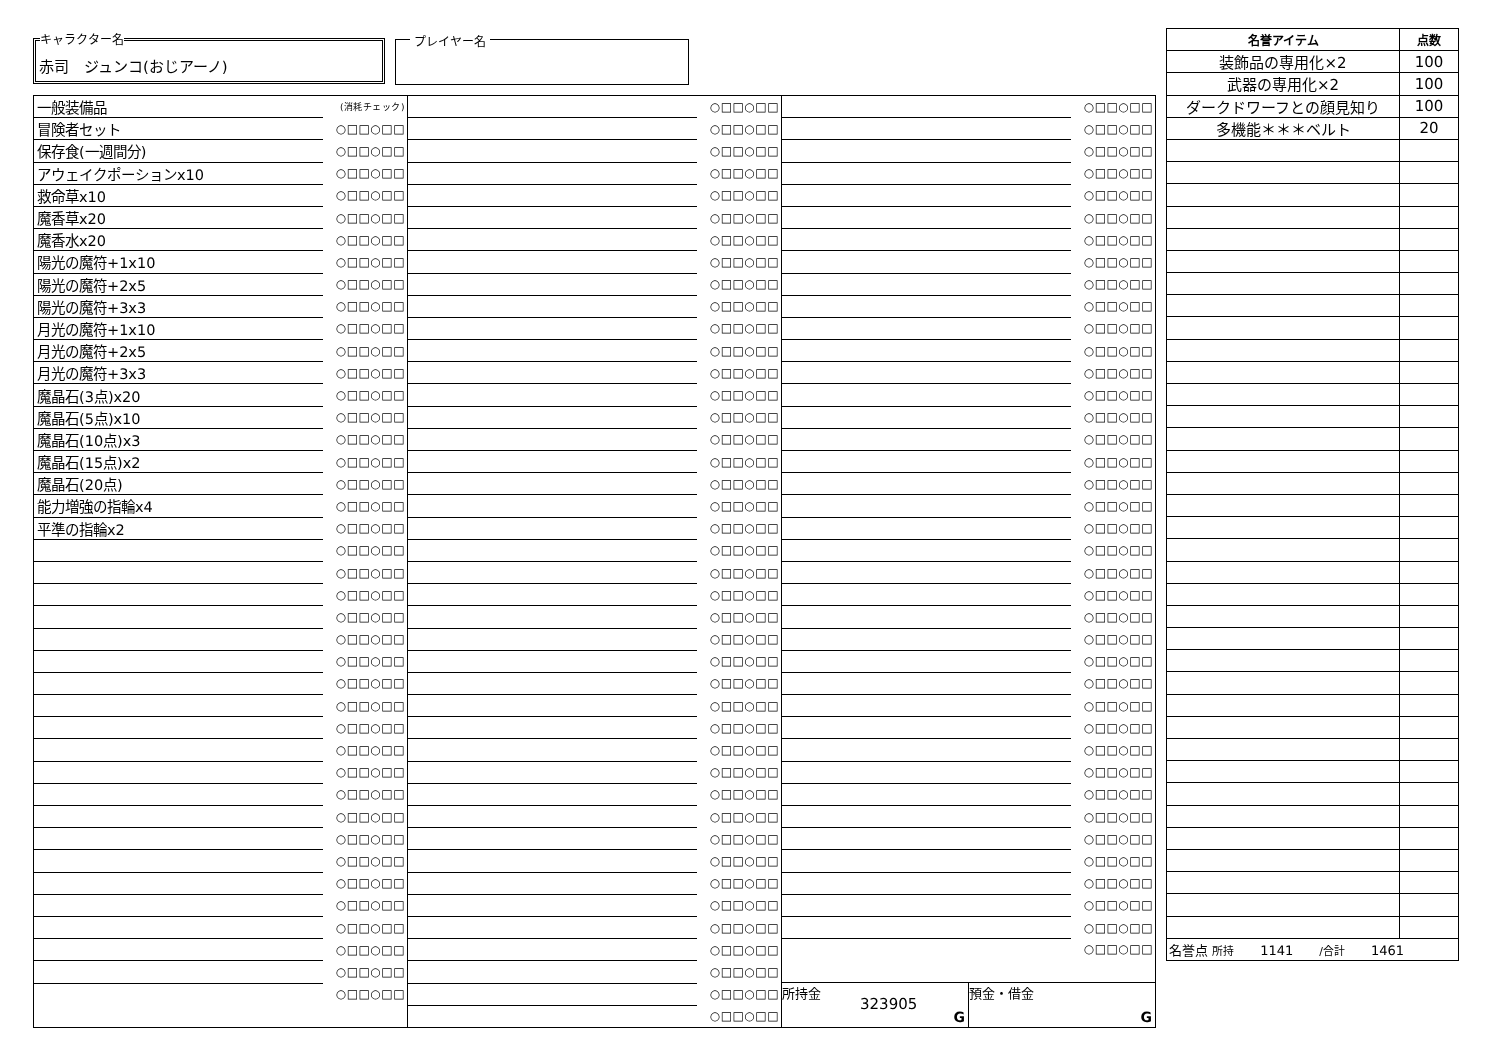キャラクター名
赤司　ジュンコ(おじアーノ)
プレイヤー名
| 一般装備品 | (消耗チェック) |
| 冒険者セット | ○□□○□□ |
| 保存食(一週間分) | ○□□○□□ |
| アウェイクポーションx10 | ○□□○□□ |
| 救命草x10 | ○□□○□□ |
| 魔香草x20 | ○□□○□□ |
| 魔香水x20 | ○□□○□□ |
| 陽光の魔符+1x10 | ○□□○□□ |
| 陽光の魔符+2x5 | ○□□○□□ |
| 陽光の魔符+3x3 | ○□□○□□ |
| 月光の魔符+1x10 | ○□□○□□ |
| 月光の魔符+2x5 | ○□□○□□ |
| 月光の魔符+3x3 | ○□□○□□ |
| 魔晶石(3点)x20 | ○□□○□□ |
| 魔晶石(5点)x10 | ○□□○□□ |
| 魔晶石(10点)x3 | ○□□○□□ |
| 魔晶石(15点)x2 | ○□□○□□ |
| 魔晶石(20点) | ○□□○□□ |
| 能力増強の指輪x4 | ○□□○□□ |
| 平準の指輪x2 | ○□□○□□ |
| | ○□□○□□ |
| | ○□□○□□ |
| | ○□□○□□ |
| | ○□□○□□ |
| | ○□□○□□ |
| | ○□□○□□ |
| | ○□□○□□ |
| | ○□□○□□ |
| | ○□□○□□ |
| | ○□□○□□ |
| | ○□□○□□ |
| | ○□□○□□ |
| | ○□□○□□ |
| | ○□□○□□ |
| | ○□□○□□ |
| | ○□□○□□ |
| | ○□□○□□ |
| | ○□□○□□ |
| | ○□□○□□ |
| | ○□□○□□ |
| | ○□□○□□ |
| | ○□□○□□ |
| | ○□□○□□ |
| | ○□□○□□ |
| | ○□□○□□ |
| | ○□□○□□ |
| | ○□□○□□ |
| | ○□□○□□ |
| | ○□□○□□ |
| | ○□□○□□ |
| | ○□□○□□ |
| | ○□□○□□ |
| | ○□□○□□ |
| | ○□□○□□ |
| | ○□□○□□ |
| | ○□□○□□ |
| | ○□□○□□ |
| | ○□□○□□ |
| | ○□□○□□ |
| | ○□□○□□ |
| | ○□□○□□ |
| | ○□□○□□ |
| | ○□□○□□ |
| | ○□□○□□ |
| | ○□□○□□ |
| | ○□□○□□ |
| | ○□□○□□ |
| | ○□□○□□ |
| | ○□□○□□ |
| | ○□□○□□ |
| | ○□□○□□ |
| | ○□□○□□ |
| | ○□□○□□ |
| | ○□□○□□ |
| | ○□□○□□ |
| | ○□□○□□ |
| | ○□□○□□ |
| | ○□□○□□ |
| | ○□□○□□ |
| | ○□□○□□ |
| | ○□□○□□ |
| | ○□□○□□ |
| | ○□□○□□ |
| | ○□□○□□ |
| | ○□□○□□ |
| | ○□□○□□ |
| | ○□□○□□ |
| | ○□□○□□ |
| | ○□□○□□ |
| | ○□□○□□ |
| | ○□□○□□ |
| | ○□□○□□ |
| | ○□□○□□ |
| | ○□□○□□ |
| | ○□□○□□ |
| | ○□□○□□ |
| | ○□□○□□ |
| | ○□□○□□ |
| | ○□□○□□ |
| | ○□□○□□ |
| | ○□□○□□ |
| | ○□□○□□ |
| | ○□□○□□ |
| | ○□□○□□ |
| | ○□□○□□ |
| | ○□□○□□ |
| | ○□□○□□ |
| | ○□□○□□ |
| | ○□□○□□ |
| | ○□□○□□ |
| | ○□□○□□ |
| | ○□□○□□ |
| | ○□□○□□ |
| | ○□□○□□ |
| | ○□□○□□ |
| | ○□□○□□ |
| | ○□□○□□ |
| | ○□□○□□ |
| | ○□□○□□ |
| | ○□□○□□ |
| | ○□□○□□ |
| | ○□□○□□ |
所持金
323905
G
預金・借金
G
| 名誉アイテム | 点数 |
| --- | --- |
| 装飾品の専用化×2 | 100 |
| 武器の専用化×2 | 100 |
| ダークドワーフとの顔見知り | 100 |
| 多機能＊＊＊ベルト | 20 |
| 名誉点 所持 1141 /合計 1461 | |